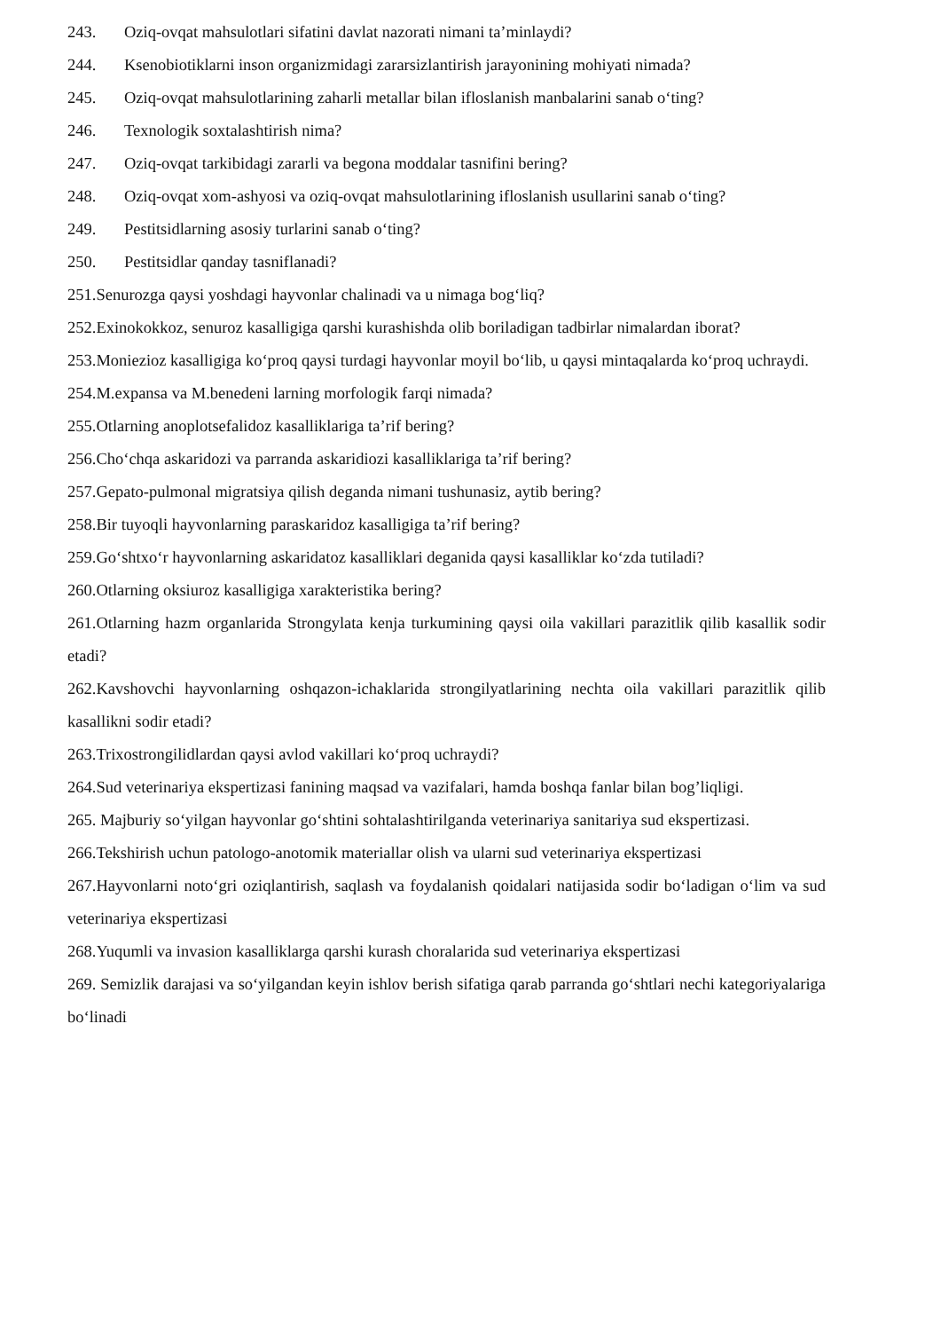243. Oziq-ovqat mahsulotlari sifatini davlat nazorati nimani ta’minlaydi?
244. Ksenobiotiklarni inson organizmidagi zararsizlantirish jarayonining mohiyati nimada?
245. Oziq-ovqat mahsulotlarining zaharli metallar bilan ifloslanish manbalarini sanab o‘ting?
246. Texnologik soxtalashtirish nima?
247. Oziq-ovqat tarkibidagi zararli va begona moddalar tasnifini bering?
248. Oziq-ovqat xom-ashyosi va oziq-ovqat mahsulotlarining ifloslanish usullarini sanab o‘ting?
249. Pestitsidlarning asosiy turlarini sanab o‘ting?
250. Pestitsidlar qanday tasniflanadi?
251.Senurozga qaysi yoshdagi hayvonlar chalinadi va u nimaga bog‘liq?
252.Exinokokkoz, senuroz kasalligiga qarshi kurashishda olib boriladigan tadbirlar nimalardan iborat?
253.Moniezioz kasalligiga ko‘proq qaysi turdagi hayvonlar moyil bo‘lib, u qaysi mintaqalarda ko‘proq uchraydi.
254.M.expansa va M.benedeni larning morfologik farqi nimada?
255.Otlarning anoplotsefalidoz kasalliklariga ta’rif bering?
256.Cho‘chqa askaridozi va parranda askaridiozi kasalliklariga ta’rif bering?
257.Gepato-pulmonal migratsiya qilish deganda nimani tushunasiz, aytib bering?
258.Bir tuyoqli hayvonlarning paraskaridoz kasalligiga ta’rif bering?
259.Go‘shtxo‘r hayvonlarning askaridatoz kasalliklari deganida qaysi kasalliklar ko‘zda tutiladi?
260.Otlarning oksiuroz kasalligiga xarakteristika bering?
261.Otlarning hazm organlarida Strongylata kenja turkumining qaysi oila vakillari parazitlik qilib kasallik sodir etadi?
262.Kavshovchi hayvonlarning oshqazon-ichaklarida strongilyatlarining nechta oila vakillari parazitlik qilib kasallikni sodir etadi?
263.Trixostrongilidlardan qaysi avlod vakillari ko‘proq uchraydi?
264.Sud veterinariya ekspertizasi fanining maqsad va vazifalari, hamda boshqa fanlar bilan bog’liqligi.
265. Majburiy so‘yilgan hayvonlar go‘shtini sohtalashtirilganda veterinariya sanitariya sud ekspertizasi.
266.Tekshirish uchun patologo-anotomik materiallar olish va ularni sud veterinariya ekspertizasi
267.Hayvonlarni noto‘gri oziqlantirish, saqlash va foydalanish qoidalari natijasida sodir bo‘ladigan o‘lim va sud veterinariya ekspertizasi
268.Yuqumli va invasion kasalliklarga qarshi kurash choralarida sud veterinariya ekspertizasi
269. Semizlik darajasi va so‘yilgandan keyin ishlov berish sifatiga qarab parranda go‘shtlari nechi kategoriyalariga bo‘linadi